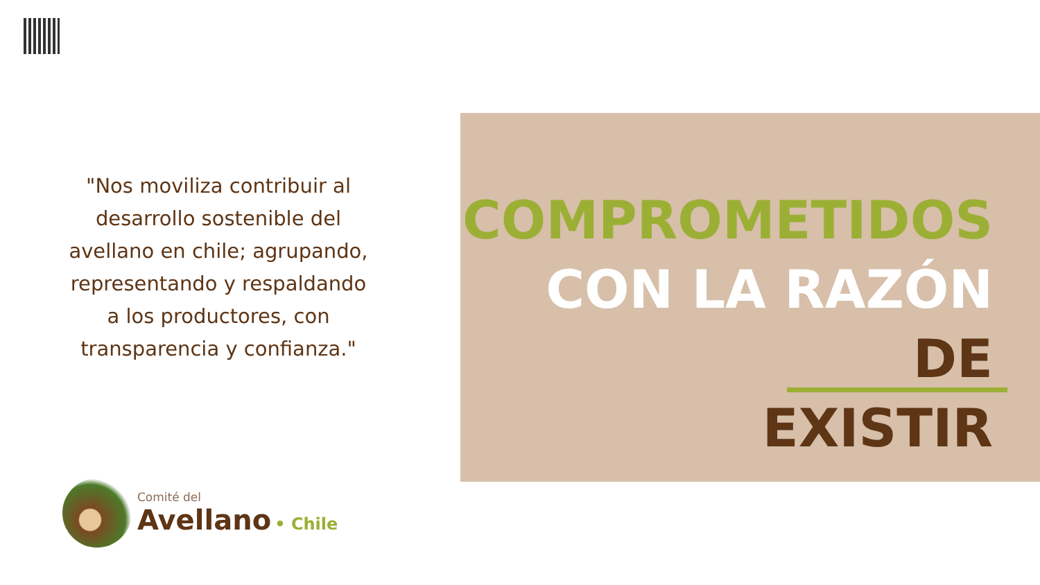"Nos moviliza contribuir al desarrollo sostenible del avellano en chile; agrupando, representando y respaldando a los productores, con transparencia y confianza."
COMPROMETIDOS
CON LA RAZÓN DE
EXISTIR
Comité del
Avellano • Chile